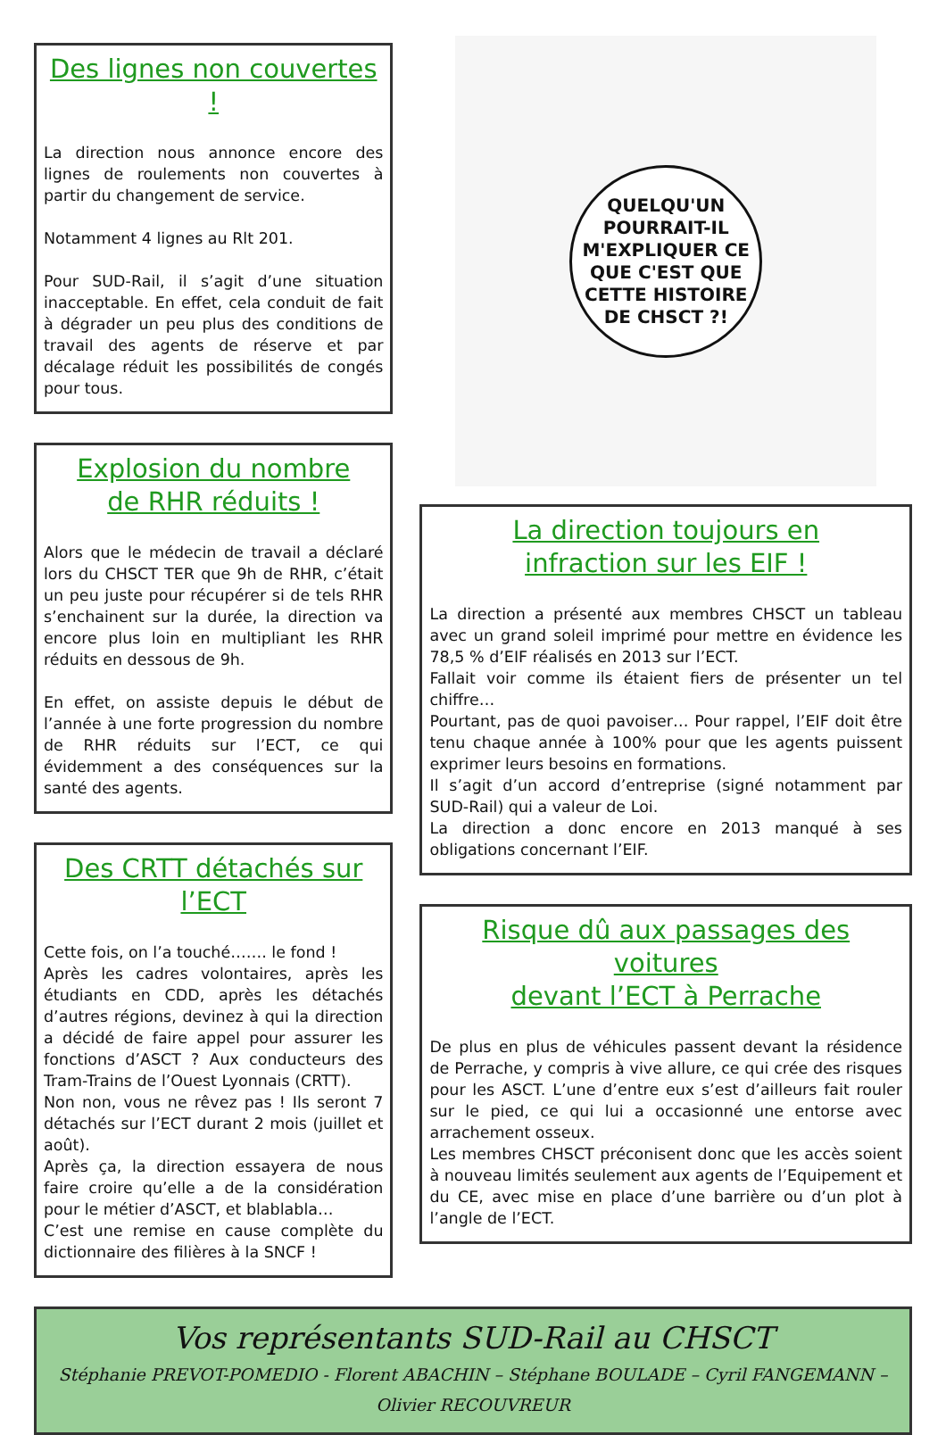Des lignes non couvertes !
La direction nous annonce encore des lignes de roulements non couvertes à partir du changement de service.
Notamment 4 lignes au Rlt 201.
Pour SUD-Rail, il s’agit d’une situation inacceptable. En effet, cela conduit de fait à dégrader un peu plus des conditions de travail des agents de réserve et par décalage réduit les possibilités de congés pour tous.
Explosion du nombre
de RHR réduits !
Alors que le médecin de travail a déclaré lors du CHSCT TER que 9h de RHR, c’était un peu juste pour récupérer si de tels RHR s’enchainent sur la durée, la direction va encore plus loin en multipliant les RHR réduits en dessous de 9h.
En effet, on assiste depuis le début de l’année à une forte progression du nombre de RHR réduits sur l’ECT, ce qui évidemment a des conséquences sur la santé des agents.
Des CRTT détachés sur l’ECT
Cette fois, on l’a touché……. le fond !
Après les cadres volontaires, après les étudiants en CDD, après les détachés d’autres régions, devinez à qui la direction a décidé de faire appel pour assurer les fonctions d’ASCT ? Aux conducteurs des Tram-Trains de l’Ouest Lyonnais (CRTT).
Non non, vous ne rêvez pas ! Ils seront 7 détachés sur l’ECT durant 2 mois (juillet et août).
Après ça, la direction essayera de nous faire croire qu’elle a de la considération pour le métier d’ASCT, et blablabla…
C’est une remise en cause complète du dictionnaire des filières à la SNCF !
QUELQU'UN
POURRAIT-IL
M'EXPLIQUER CE
QUE C'EST QUE
CETTE HISTOIRE
DE CHSCT ?!
La direction toujours en
infraction sur les EIF !
La direction a présenté aux membres CHSCT un tableau avec un grand soleil imprimé pour mettre en évidence les 78,5 % d’EIF réalisés en 2013 sur l’ECT.
Fallait voir comme ils étaient fiers de présenter un tel chiffre…
Pourtant, pas de quoi pavoiser… Pour rappel, l’EIF doit être tenu chaque année à 100% pour que les agents puissent exprimer leurs besoins en formations.
Il s’agit d’un accord d’entreprise (signé notamment par SUD-Rail) qui a valeur de Loi.
La direction a donc encore en 2013 manqué à ses obligations concernant l’EIF.
Risque dû aux passages des voitures
devant l’ECT à Perrache
De plus en plus de véhicules passent devant la résidence de Perrache, y compris à vive allure, ce qui crée des risques pour les ASCT. L’une d’entre eux s’est d’ailleurs fait rouler sur le pied, ce qui lui a occasionné une entorse avec arrachement osseux.
Les membres CHSCT préconisent donc que les accès soient à nouveau limités seulement aux agents de l’Equipement et du CE, avec mise en place d’une barrière ou d’un plot à l’angle de l’ECT.
Vos représentants SUD-Rail au CHSCT
Stéphanie PREVOT-POMEDIO - Florent ABACHIN – Stéphane BOULADE – Cyril FANGEMANN – Olivier RECOUVREUR